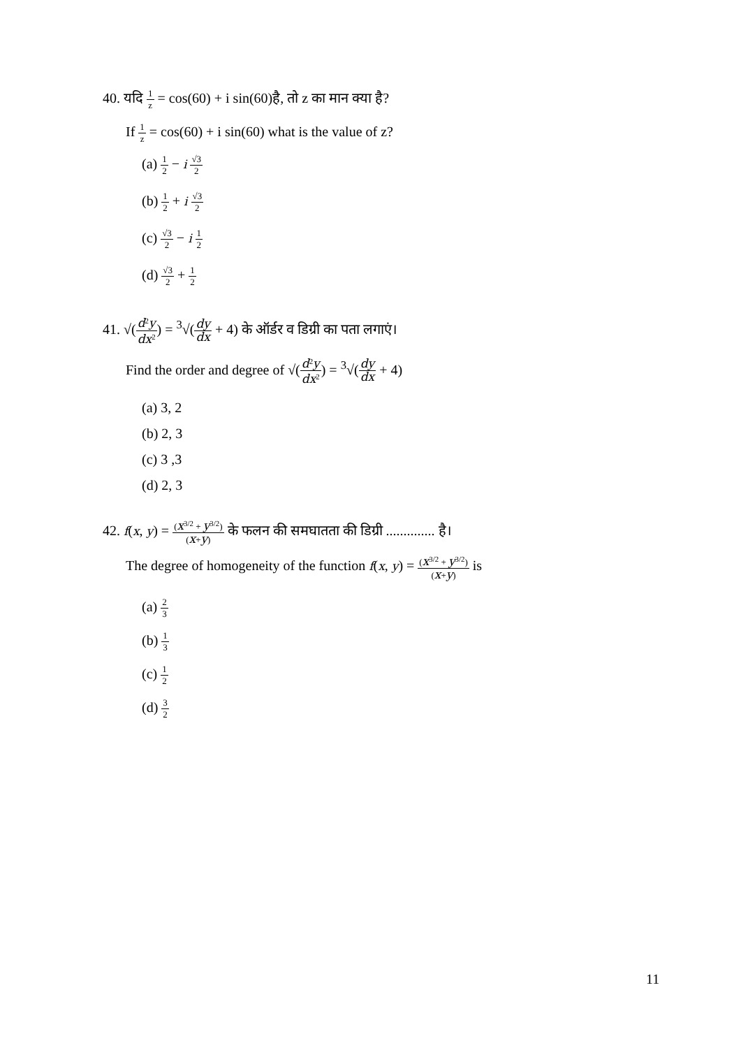40. यदि 1 z = cos(60) + i sin(60)है, तो z का मान क्या है?
If 1 z = cos(60) + i sin(60) what is the value of z?
(a) 1 2 − i √3 2
(b) 1 2 + i √3 2
(c) √3 2 − i 1 2
(d) √3 2 + 1 2
41. √(d<sup>2</sup>y dx<sup>2</sup>) = <sup>3</sup>√(dy dx + 4) के ऑर्डर व डिग्री का पता लगाएं।
Find the order and degree of √(d<sup>2</sup>y dx<sup>2</sup>) = <sup>3</sup>√(dy dx + 4)
(a) 3, 2
(b) 2, 3
(c) 3 ,3
(d) 2, 3
42. f(x, y) = (x<sup>3/2</sup> + y<sup>3/2</sup>) (x+y) के फलन की समघातता की डिग्री .............. है।
The degree of homogeneity of the function f(x, y) = (x<sup>3/2</sup> + y<sup>3/2</sup>) (x+y) is
(a) 2 3
(b) 1 3
(c) 1 2
(d) 3 2
11